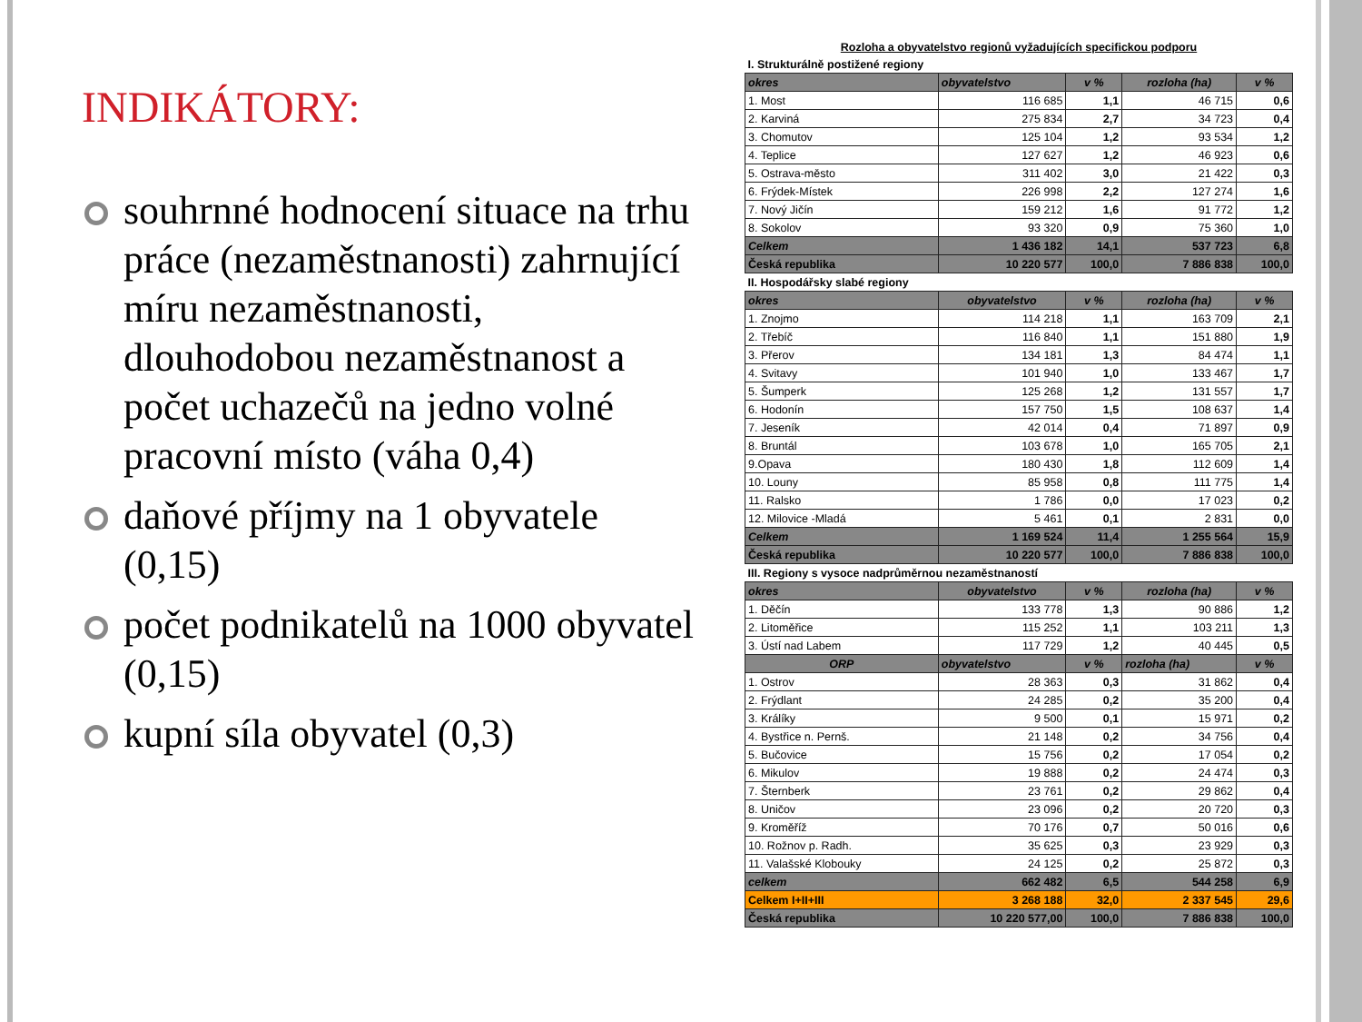INDIKÁTORY:
souhrnné hodnocení situace na trhu práce (nezaměstnanosti) zahrnující míru nezaměstnanosti, dlouhodobou nezaměstnanost a počet uchazečů na jedno volné pracovní místo (váha 0,4)
daňové příjmy na 1 obyvatele (0,15)
počet podnikatelů na 1000 obyvatel (0,15)
kupní síla obyvatel (0,3)
| Rozloha a obyvatelstvo regionů vyžadujících specifickou podporu | | | | |
| I. Strukturálně postižené regiony | | | | |
| okres | obyvatelstvo | v % | rozloha (ha) | v % |
| 1. Most | 116 685 | 1,1 | 46 715 | 0,6 |
| 2. Karviná | 275 834 | 2,7 | 34 723 | 0,4 |
| 3. Chomutov | 125 104 | 1,2 | 93 534 | 1,2 |
| 4. Teplice | 127 627 | 1,2 | 46 923 | 0,6 |
| 5. Ostrava-město | 311 402 | 3,0 | 21 422 | 0,3 |
| 6. Frýdek-Místek | 226 998 | 2,2 | 127 274 | 1,6 |
| 7. Nový Jičín | 159 212 | 1,6 | 91 772 | 1,2 |
| 8. Sokolov | 93 320 | 0,9 | 75 360 | 1,0 |
| Celkem | 1 436 182 | 14,1 | 537 723 | 6,8 |
| Česká republika | 10 220 577 | 100,0 | 7 886 838 | 100,0 |
| II. Hospodářsky slabé regiony | | | | |
| okres | obyvatelstvo | v % | rozloha (ha) | v % |
| 1. Znojmo | 114 218 | 1,1 | 163 709 | 2,1 |
| 2. Třebíč | 116 840 | 1,1 | 151 880 | 1,9 |
| 3. Přerov | 134 181 | 1,3 | 84 474 | 1,1 |
| 4. Svitavy | 101 940 | 1,0 | 133 467 | 1,7 |
| 5. Šumperk | 125 268 | 1,2 | 131 557 | 1,7 |
| 6. Hodonín | 157 750 | 1,5 | 108 637 | 1,4 |
| 7. Jeseník | 42 014 | 0,4 | 71 897 | 0,9 |
| 8. Bruntál | 103 678 | 1,0 | 165 705 | 2,1 |
| 9.Opava | 180 430 | 1,8 | 112 609 | 1,4 |
| 10. Louny | 85 958 | 0,8 | 111 775 | 1,4 |
| 11. Ralsko | 1 786 | 0,0 | 17 023 | 0,2 |
| 12. Milovice -Mladá | 5 461 | 0,1 | 2 831 | 0,0 |
| Celkem | 1 169 524 | 11,4 | 1 255 564 | 15,9 |
| Česká republika | 10 220 577 | 100,0 | 7 886 838 | 100,0 |
| III. Regiony s vysoce nadprůměrnou nezaměstnaností | | | | |
| okres | obyvatelstvo | v % | rozloha (ha) | v % |
| 1. Děčín | 133 778 | 1,3 | 90 886 | 1,2 |
| 2. Litoměřice | 115 252 | 1,1 | 103 211 | 1,3 |
| 3. Ústí nad Labem | 117 729 | 1,2 | 40 445 | 0,5 |
| ORP | obyvatelstvo | v % | rozloha (ha) | v % |
| 1. Ostrov | 28 363 | 0,3 | 31 862 | 0,4 |
| 2. Frýdlant | 24 285 | 0,2 | 35 200 | 0,4 |
| 3. Králíky | 9 500 | 0,1 | 15 971 | 0,2 |
| 4. Bystřice n. Pernš. | 21 148 | 0,2 | 34 756 | 0,4 |
| 5. Bučovice | 15 756 | 0,2 | 17 054 | 0,2 |
| 6. Mikulov | 19 888 | 0,2 | 24 474 | 0,3 |
| 7. Šternberk | 23 761 | 0,2 | 29 862 | 0,4 |
| 8. Uničov | 23 096 | 0,2 | 20 720 | 0,3 |
| 9. Kroměříž | 70 176 | 0,7 | 50 016 | 0,6 |
| 10. Rožnov p. Radh. | 35 625 | 0,3 | 23 929 | 0,3 |
| 11. Valašské Klobouky | 24 125 | 0,2 | 25 872 | 0,3 |
| celkem | 662 482 | 6,5 | 544 258 | 6,9 |
| Celkem I+II+III | 3 268 188 | 32,0 | 2 337 545 | 29,6 |
| Česká republika | 10 220 577,00 | 100,0 | 7 886 838 | 100,0 |